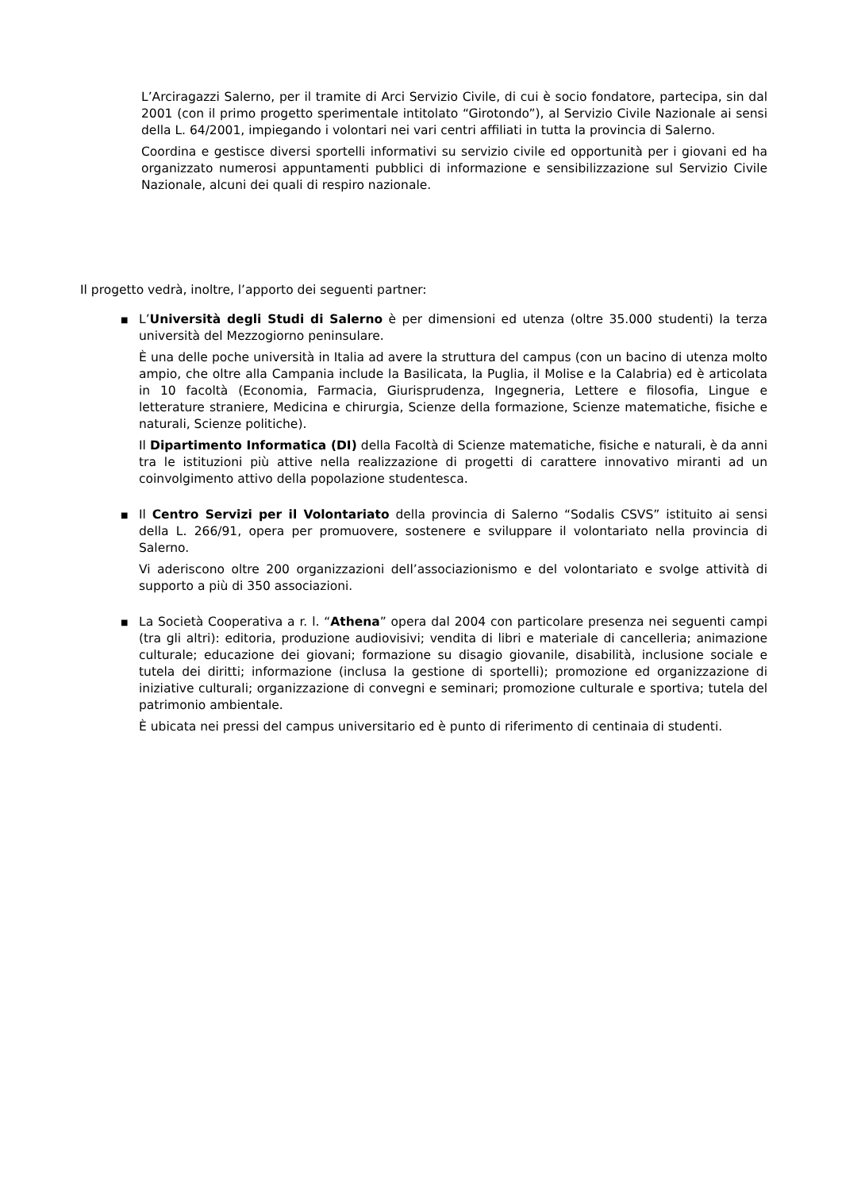L’Arciragazzi Salerno, per il tramite di Arci Servizio Civile, di cui è socio fondatore, partecipa, sin dal 2001 (con il primo progetto sperimentale intitolato “Girotondo”), al Servizio Civile Nazionale ai sensi della L. 64/2001, impiegando i volontari nei vari centri affiliati in tutta la provincia di Salerno.
Coordina e gestisce diversi sportelli informativi su servizio civile ed opportunità per i giovani ed ha organizzato numerosi appuntamenti pubblici di informazione e sensibilizzazione sul Servizio Civile Nazionale, alcuni dei quali di respiro nazionale.
Il progetto vedrà, inoltre, l’apporto dei seguenti partner:
■
L’Università degli Studi di Salerno è per dimensioni ed utenza (oltre 35.000 studenti) la terza università del Mezzogiorno peninsulare.
È una delle poche università in Italia ad avere la struttura del campus (con un bacino di utenza molto ampio, che oltre alla Campania include la Basilicata, la Puglia, il Molise e la Calabria) ed è articolata in 10 facoltà (Economia, Farmacia, Giurisprudenza, Ingegneria, Lettere e filosofia, Lingue e letterature straniere, Medicina e chirurgia, Scienze della formazione, Scienze matematiche, fisiche e naturali, Scienze politiche).
Il Dipartimento Informatica (DI) della Facoltà di Scienze matematiche, fisiche e naturali, è da anni tra le istituzioni più attive nella realizzazione di progetti di carattere innovativo miranti ad un coinvolgimento attivo della popolazione studentesca.
■
Il Centro Servizi per il Volontariato della provincia di Salerno “Sodalis CSVS” istituito ai sensi della L. 266/91, opera per promuovere, sostenere e sviluppare il volontariato nella provincia di Salerno.
Vi aderiscono oltre 200 organizzazioni dell’associazionismo e del volontariato e svolge attività di supporto a più di 350 associazioni.
■
La Società Cooperativa a r. l. “Athena” opera dal 2004 con particolare presenza nei seguenti campi (tra gli altri): editoria, produzione audiovisivi; vendita di libri e materiale di cancelleria; animazione culturale; educazione dei giovani; formazione su disagio giovanile, disabilità, inclusione sociale e tutela dei diritti; informazione (inclusa la gestione di sportelli); promozione ed organizzazione di iniziative culturali; organizzazione di convegni e seminari; promozione culturale e sportiva; tutela del patrimonio ambientale.
È ubicata nei pressi del campus universitario ed è punto di riferimento di centinaia di studenti.